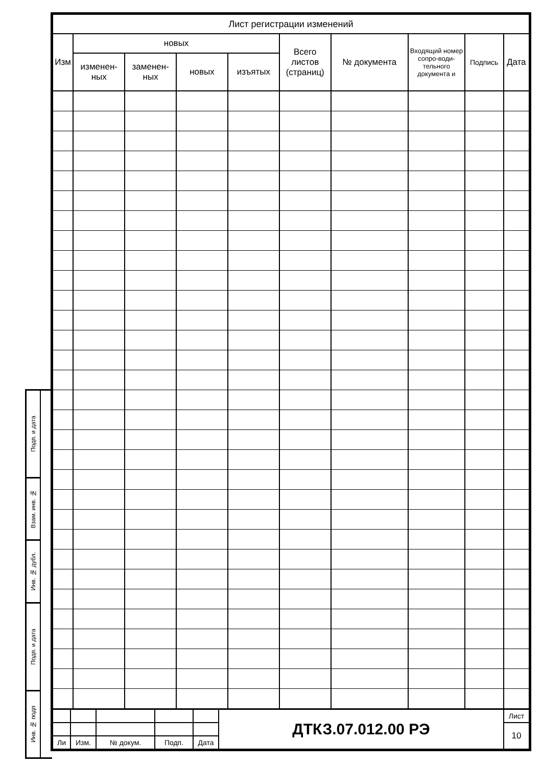Подп. и дата
Взам. инв. №
Инв. № дубл.
Подп. и дата
Инв. № подп
| Лист регистрации изменений | | | | | | | | | |
| --- | --- | --- | --- | --- | --- | --- | --- | --- | --- |
| Изм | новых | | | | Всего листов (страниц) | № документа | Входящий номер сопро-води-тельного документа и | Подпись | Дата |
| | изменен-ных | заменен-ных | новых | изъятых | | | | | |
| | | | | | ДТКЗ.07.012.00 РЭ | Лист |
| | | | | | | 10 |
| Ли | Изм. | № докум. | Подп. | Дата | | |